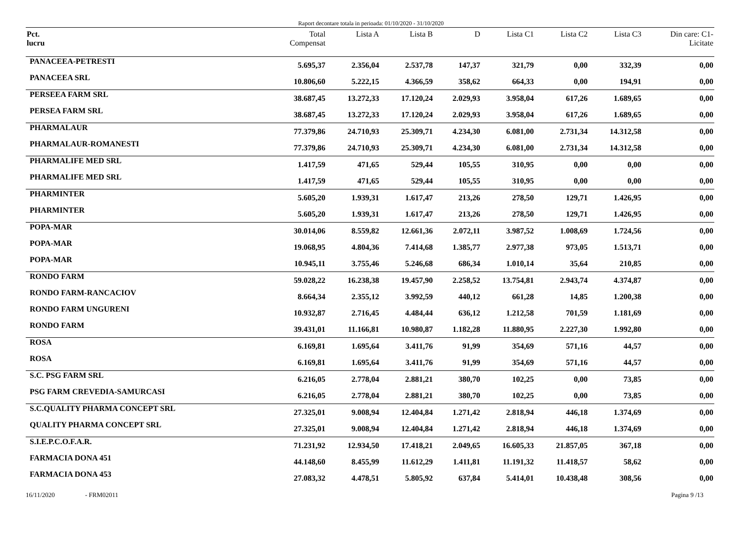Raport decontare totala in perioada: 01/10/2020 - 31/10/2020
| Pct. lucru | Total Compensat | Lista A | Lista B | D | Lista C1 | Lista C2 | Lista C3 | Din care: C1- Licitate |
| --- | --- | --- | --- | --- | --- | --- | --- | --- |
| PANACEEA-PETRESTI | 5.695,37 | 2.356,04 | 2.537,78 | 147,37 | 321,79 | 0,00 | 332,39 | 0,00 |
| PANACEEA SRL | 10.806,60 | 5.222,15 | 4.366,59 | 358,62 | 664,33 | 0,00 | 194,91 | 0,00 |
| PERSEEA FARM SRL | 38.687,45 | 13.272,33 | 17.120,24 | 2.029,93 | 3.958,04 | 617,26 | 1.689,65 | 0,00 |
| PERSEA FARM SRL | 38.687,45 | 13.272,33 | 17.120,24 | 2.029,93 | 3.958,04 | 617,26 | 1.689,65 | 0,00 |
| PHARMALAUR | 77.379,86 | 24.710,93 | 25.309,71 | 4.234,30 | 6.081,00 | 2.731,34 | 14.312,58 | 0,00 |
| PHARMALAUR-ROMANESTI | 77.379,86 | 24.710,93 | 25.309,71 | 4.234,30 | 6.081,00 | 2.731,34 | 14.312,58 | 0,00 |
| PHARMALIFE MED SRL | 1.417,59 | 471,65 | 529,44 | 105,55 | 310,95 | 0,00 | 0,00 | 0,00 |
| PHARMALIFE MED SRL | 1.417,59 | 471,65 | 529,44 | 105,55 | 310,95 | 0,00 | 0,00 | 0,00 |
| PHARMINTER | 5.605,20 | 1.939,31 | 1.617,47 | 213,26 | 278,50 | 129,71 | 1.426,95 | 0,00 |
| PHARMINTER | 5.605,20 | 1.939,31 | 1.617,47 | 213,26 | 278,50 | 129,71 | 1.426,95 | 0,00 |
| POPA-MAR | 30.014,06 | 8.559,82 | 12.661,36 | 2.072,11 | 3.987,52 | 1.008,69 | 1.724,56 | 0,00 |
| POPA-MAR | 19.068,95 | 4.804,36 | 7.414,68 | 1.385,77 | 2.977,38 | 973,05 | 1.513,71 | 0,00 |
| POPA-MAR | 10.945,11 | 3.755,46 | 5.246,68 | 686,34 | 1.010,14 | 35,64 | 210,85 | 0,00 |
| RONDO FARM | 59.028,22 | 16.238,38 | 19.457,90 | 2.258,52 | 13.754,81 | 2.943,74 | 4.374,87 | 0,00 |
| RONDO FARM-RANCACIOV | 8.664,34 | 2.355,12 | 3.992,59 | 440,12 | 661,28 | 14,85 | 1.200,38 | 0,00 |
| RONDO FARM UNGURENI | 10.932,87 | 2.716,45 | 4.484,44 | 636,12 | 1.212,58 | 701,59 | 1.181,69 | 0,00 |
| RONDO FARM | 39.431,01 | 11.166,81 | 10.980,87 | 1.182,28 | 11.880,95 | 2.227,30 | 1.992,80 | 0,00 |
| ROSA | 6.169,81 | 1.695,64 | 3.411,76 | 91,99 | 354,69 | 571,16 | 44,57 | 0,00 |
| ROSA | 6.169,81 | 1.695,64 | 3.411,76 | 91,99 | 354,69 | 571,16 | 44,57 | 0,00 |
| S.C. PSG FARM SRL | 6.216,05 | 2.778,04 | 2.881,21 | 380,70 | 102,25 | 0,00 | 73,85 | 0,00 |
| PSG FARM CREVEDIA-SAMURCASI | 6.216,05 | 2.778,04 | 2.881,21 | 380,70 | 102,25 | 0,00 | 73,85 | 0,00 |
| S.C.QUALITY PHARMA CONCEPT SRL | 27.325,01 | 9.008,94 | 12.404,84 | 1.271,42 | 2.818,94 | 446,18 | 1.374,69 | 0,00 |
| QUALITY PHARMA CONCEPT SRL | 27.325,01 | 9.008,94 | 12.404,84 | 1.271,42 | 2.818,94 | 446,18 | 1.374,69 | 0,00 |
| S.I.E.P.C.O.F.A.R. | 71.231,92 | 12.934,50 | 17.418,21 | 2.049,65 | 16.605,33 | 21.857,05 | 367,18 | 0,00 |
| FARMACIA DONA 451 | 44.148,60 | 8.455,99 | 11.612,29 | 1.411,81 | 11.191,32 | 11.418,57 | 58,62 | 0,00 |
| FARMACIA DONA 453 | 27.083,32 | 4.478,51 | 5.805,92 | 637,84 | 5.414,01 | 10.438,48 | 308,56 | 0,00 |
16/11/2020 - FRM02011 Pagina 9 /13